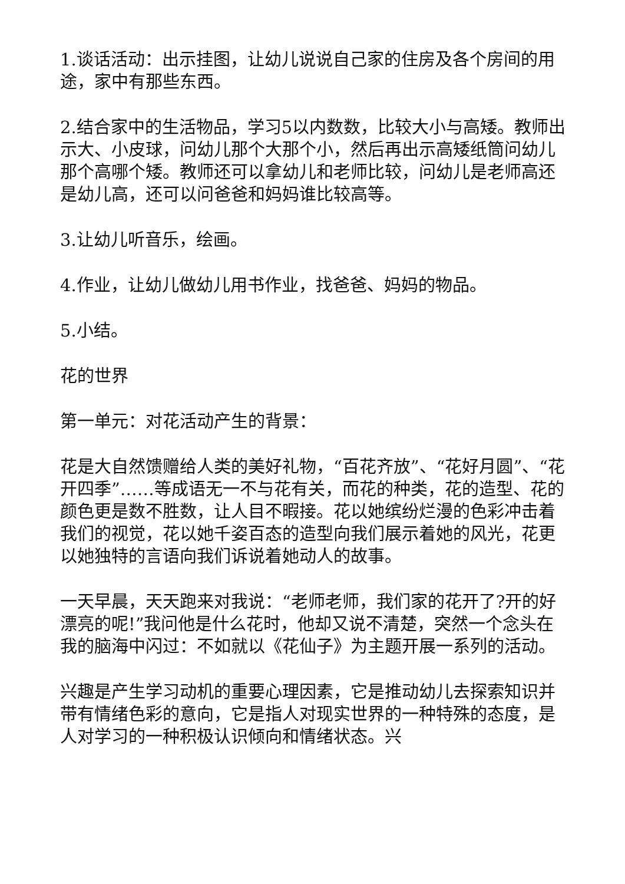1.谈话活动：出示挂图，让幼儿说说自己家的住房及各个房间的用途，家中有那些东西。
2.结合家中的生活物品，学习5以内数数，比较大小与高矮。教师出示大、小皮球，问幼儿那个大那个小，然后再出示高矮纸筒问幼儿那个高哪个矮。教师还可以拿幼儿和老师比较，问幼儿是老师高还是幼儿高，还可以问爸爸和妈妈谁比较高等。
3.让幼儿听音乐，绘画。
4.作业，让幼儿做幼儿用书作业，找爸爸、妈妈的物品。
5.小结。
花的世界
第一单元：对花活动产生的背景：
花是大自然馈赠给人类的美好礼物，“百花齐放”、“花好月圆”、“花开四季”……等成语无一不与花有关，而花的种类，花的造型、花的颜色更是数不胜数，让人目不暇接。花以她缤纷烂漫的色彩冲击着我们的视觉，花以她千姿百态的造型向我们展示着她的风光，花更以她独特的言语向我们诉说着她动人的故事。
一天早晨，天天跑来对我说：“老师老师，我们家的花开了?开的好漂亮的呢!”我问他是什么花时，他却又说不清楚，突然一个念头在我的脑海中闪过：不如就以《花仙子》为主题开展一系列的活动。
兴趣是产生学习动机的重要心理因素，它是推动幼儿去探索知识并带有情绪色彩的意向，它是指人对现实世界的一种特殊的态度，是人对学习的一种积极认识倾向和情绪状态。兴